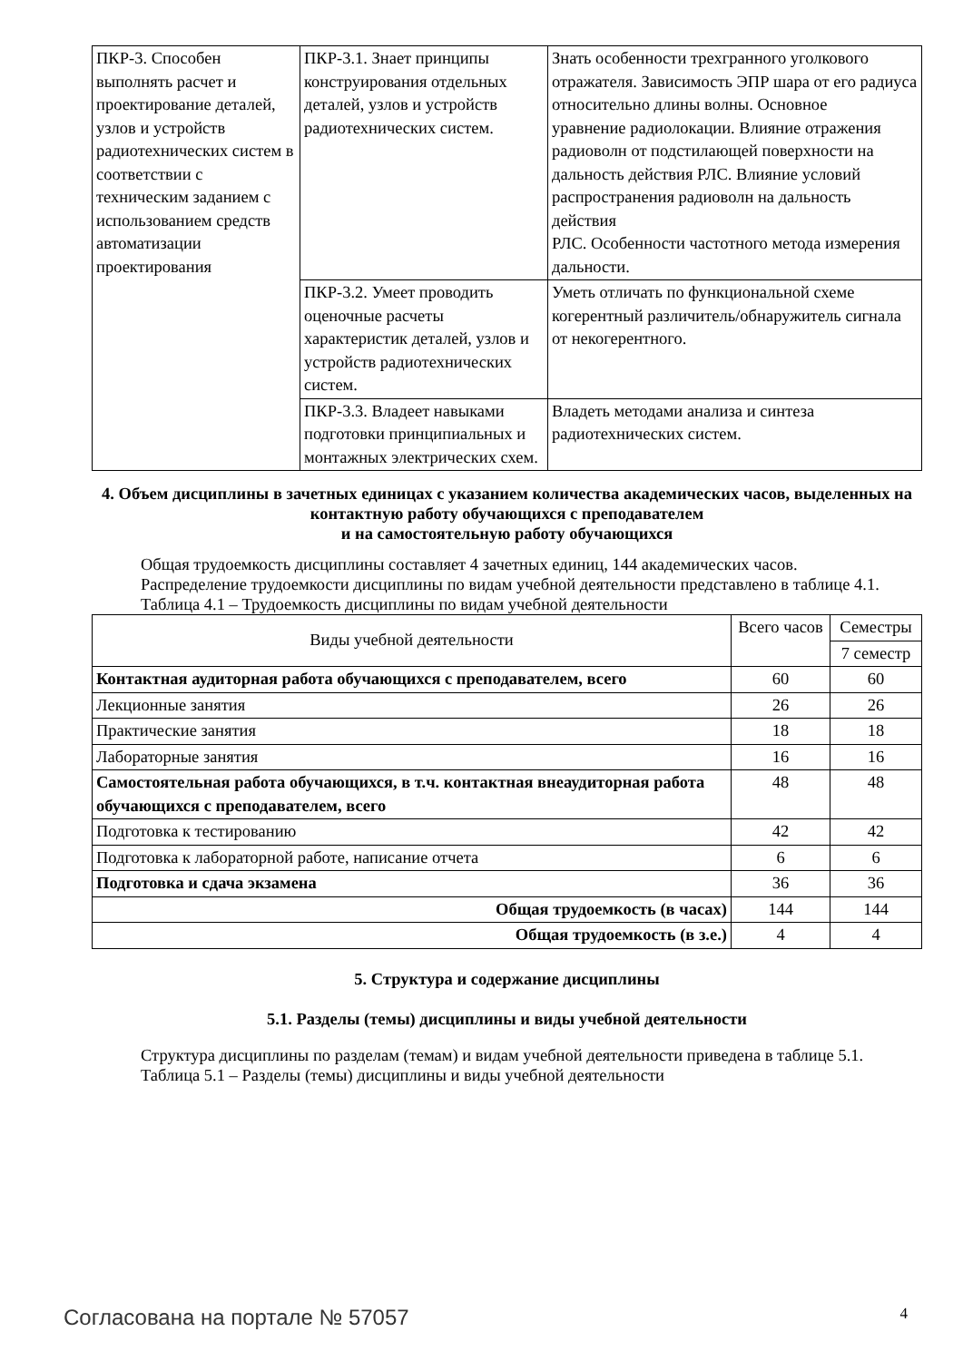| ПКР-3. Способен выполнять расчет и проектирование деталей, узлов и устройств радиотехнических систем в соответствии с техническим заданием с использованием средств автоматизации проектирования | ПКР-3.1. Знает принципы конструирования отдельных деталей, узлов и устройств радиотехнических систем. | Знать особенности трехгранного уголкового отражателя. Зависимость ЭПР шара от его радиуса относительно длины волны. Основное уравнение радиолокации. Влияние отражения радиоволн от подстилающей поверхности на дальность действия РЛС. Влияние условий распространения радиоволн на дальность действия РЛС. Особенности частотного метода измерения дальности. |
| | ПКР-3.2. Умеет проводить оценочные расчеты характеристик деталей, узлов и устройств радиотехнических систем. | Уметь отличать по функциональной схеме когерентный различитель/обнаружитель сигнала от некогерентного. |
| | ПКР-3.3. Владеет навыками подготовки принципиальных и монтажных электрических схем. | Владеть методами анализа и синтеза радиотехнических систем. |
4. Объем дисциплины в зачетных единицах с указанием количества академических часов, выделенных на контактную работу обучающихся с преподавателем
и на самостоятельную работу обучающихся
Общая трудоемкость дисциплины составляет 4 зачетных единиц, 144 академических часов.
Распределение трудоемкости дисциплины по видам учебной деятельности представлено в таблице 4.1.
Таблица 4.1 – Трудоемкость дисциплины по видам учебной деятельности
| Виды учебной деятельности | Всего часов | Семестры |
| --- | --- | --- |
| | | 7 семестр |
| Контактная аудиторная работа обучающихся с преподавателем, всего | 60 | 60 |
| Лекционные занятия | 26 | 26 |
| Практические занятия | 18 | 18 |
| Лабораторные занятия | 16 | 16 |
| Самостоятельная работа обучающихся, в т.ч. контактная внеаудиторная работа обучающихся с преподавателем, всего | 48 | 48 |
| Подготовка к тестированию | 42 | 42 |
| Подготовка к лабораторной работе, написание отчета | 6 | 6 |
| Подготовка и сдача экзамена | 36 | 36 |
| Общая трудоемкость (в часах) | 144 | 144 |
| Общая трудоемкость (в з.е.) | 4 | 4 |
5. Структура и содержание дисциплины
5.1. Разделы (темы) дисциплины и виды учебной деятельности
Структура дисциплины по разделам (темам) и видам учебной деятельности приведена в таблице 5.1.
Таблица 5.1 – Разделы (темы) дисциплины и виды учебной деятельности
Согласована на портале № 57057 4